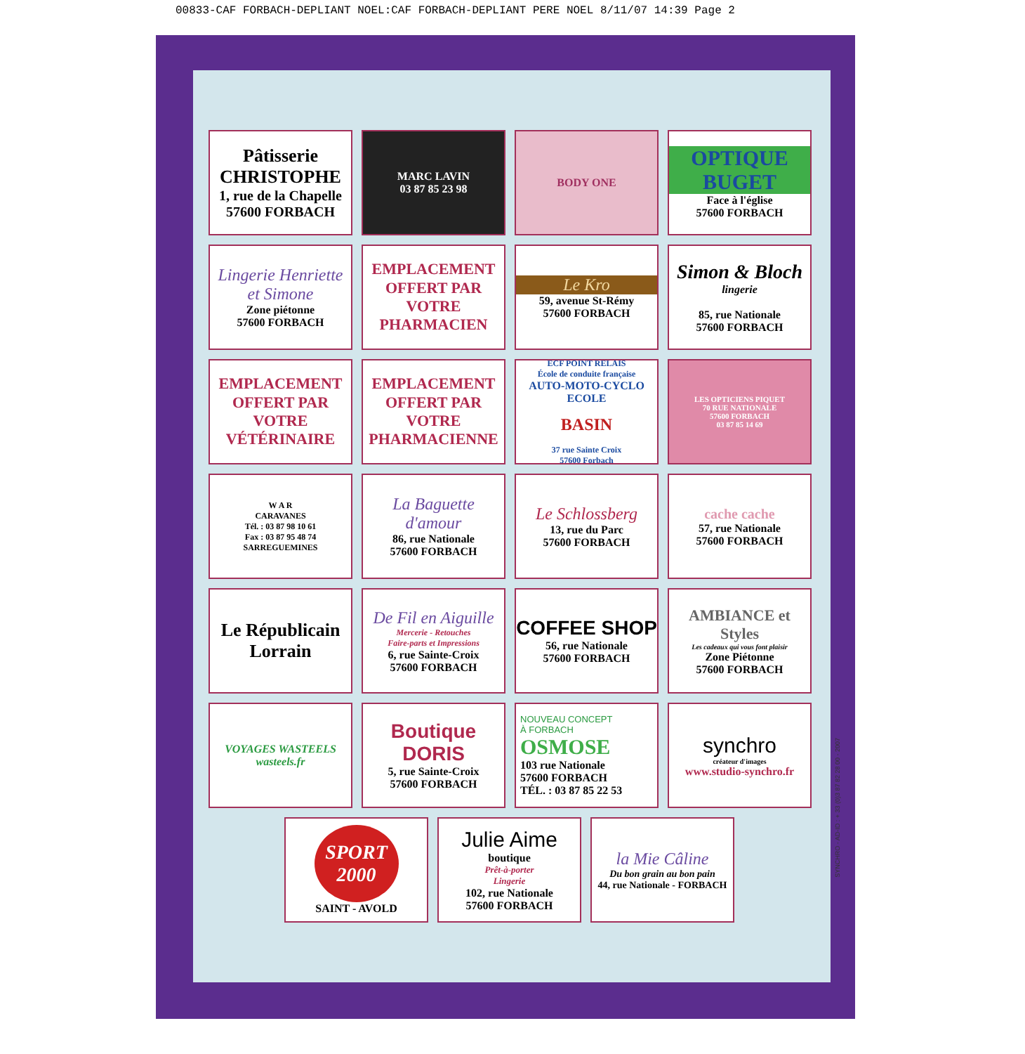00833-CAF FORBACH-DEPLIANT NOEL:CAF FORBACH-DEPLIANT PERE NOEL 8/11/07 14:39 Page 2
Pâtisserie
CHRISTOPHE
1, rue de la Chapelle
57600 FORBACH
MARC LAVIN
03 87 85 23 98
BODY ONE
OPTIQUE
BUGET
Face à l'église
57600 FORBACH
Lingerie Henriette et Simone
Zone piétonne
57600 FORBACH
EMPLACEMENT OFFERT PAR VOTRE PHARMACIEN
Le Kro
59, avenue St-Rémy
57600 FORBACH
Simon & Bloch
lingerie
85, rue Nationale
57600 FORBACH
EMPLACEMENT OFFERT PAR VOTRE VÉTÉRINAIRE
EMPLACEMENT OFFERT PAR VOTRE PHARMACIENNE
ECF POINT RELAIS
École de conduite française
AUTO-MOTO-CYCLO ECOLE
BASIN
37 rue Sainte Croix
57600 Forbach
LES OPTICIENS PIQUET
70 RUE NATIONALE
57600 FORBACH
03 87 85 14 69
W A R
CARAVANES
Tél. : 03 87 98 10 61
Fax : 03 87 95 48 74
SARREGUEMINES
La Baguette d'amour
86, rue Nationale
57600 FORBACH
Le Schlossberg
13, rue du Parc
57600 FORBACH
cache cache
57, rue Nationale
57600 FORBACH
Le Républicain Lorrain
De Fil en Aiguille
Mercerie - Retouches
Faire-parts et Impressions
6, rue Sainte-Croix
57600 FORBACH
COFFEE SHOP
56, rue Nationale
57600 FORBACH
AMBIANCE et Styles
Les cadeaux qui vous font plaisir
Zone Piétonne
57600 FORBACH
VOYAGES WASTEELS
wasteels.fr
Boutique DORIS
5, rue Sainte-Croix
57600 FORBACH
NOUVEAU CONCEPT
À FORBACH
OSMOSE
103 rue Nationale
57600 FORBACH
TÉL. : 03 87 85 22 53
synchro
créateur d'images
www.studio-synchro.fr
SPORT
2000
SAINT - AVOLD
Julie Aime
boutique
Prêt-à-porter
Lingerie
102, rue Nationale
57600 FORBACH
la Mie Câline
Du bon grain au bon pain
44, rue Nationale - FORBACH
SYNCHRO - AD-ID : + 33 (0)3 87 82 28 00 - 2007